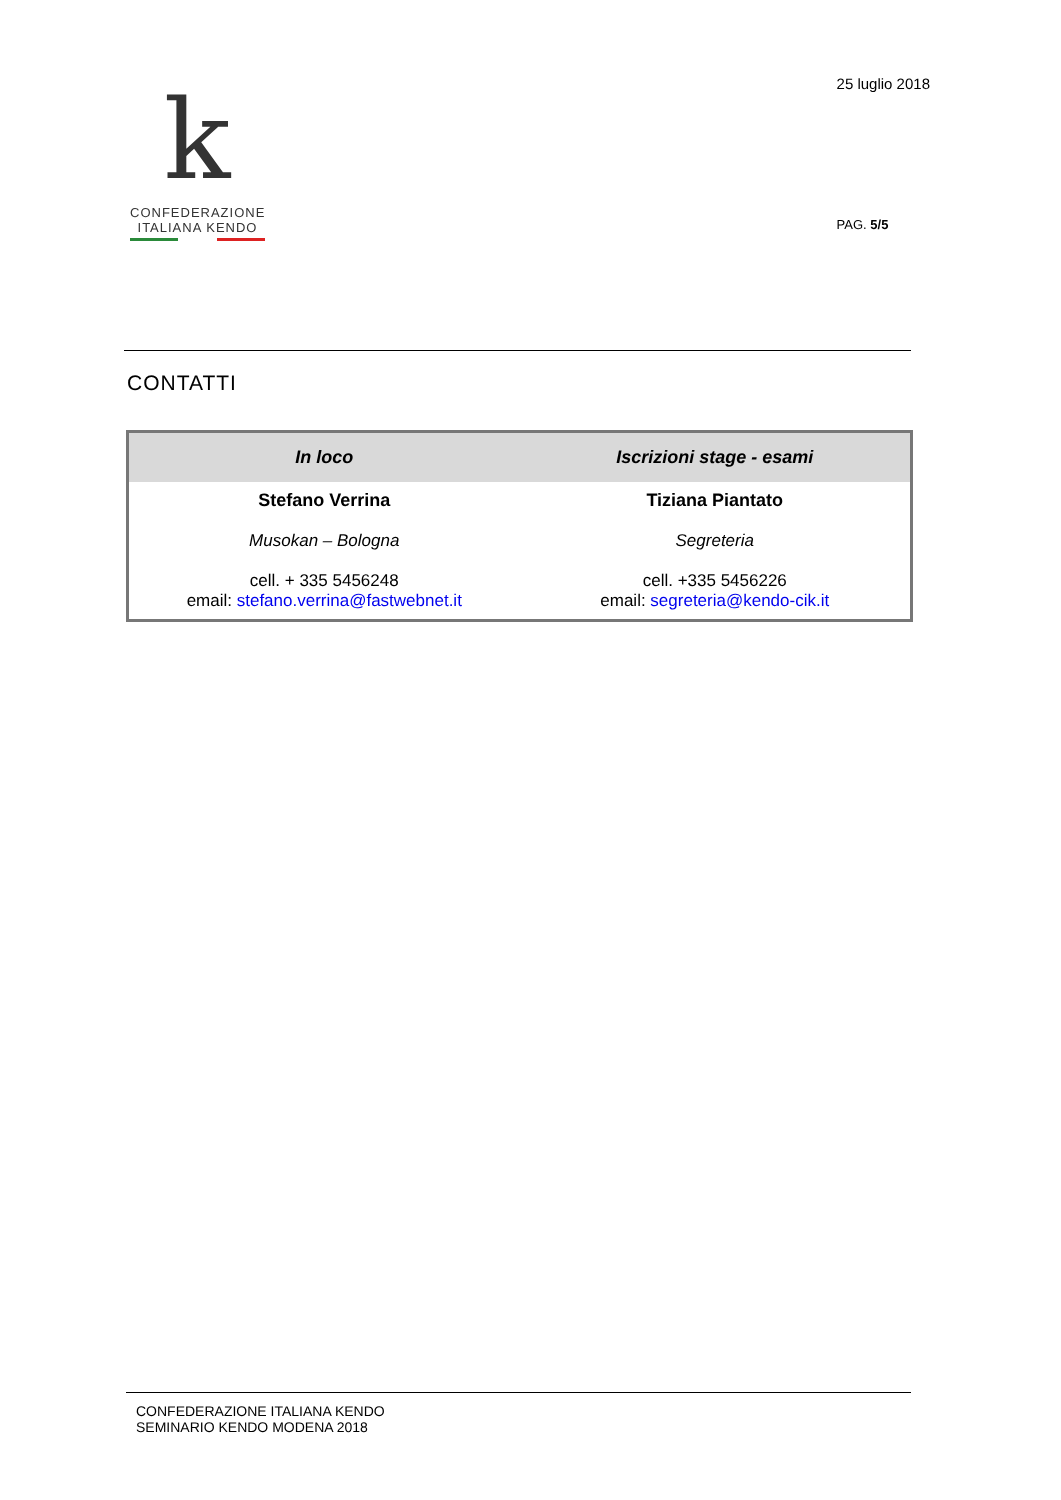k
CONFEDERAZIONE
ITALIANA KENDO
25 luglio 2018
PAG. 5/5
CONTATTI
| In loco | Iscrizioni stage - esami |
| --- | --- |
| Stefano Verrina Musokan – Bologna cell. + 335 5456248 email: stefano.verrina@fastwebnet.it | Tiziana Piantato Segreteria cell. +335 5456226 email: segreteria@kendo-cik.it |
CONFEDERAZIONE ITALIANA KENDO
SEMINARIO KENDO MODENA 2018